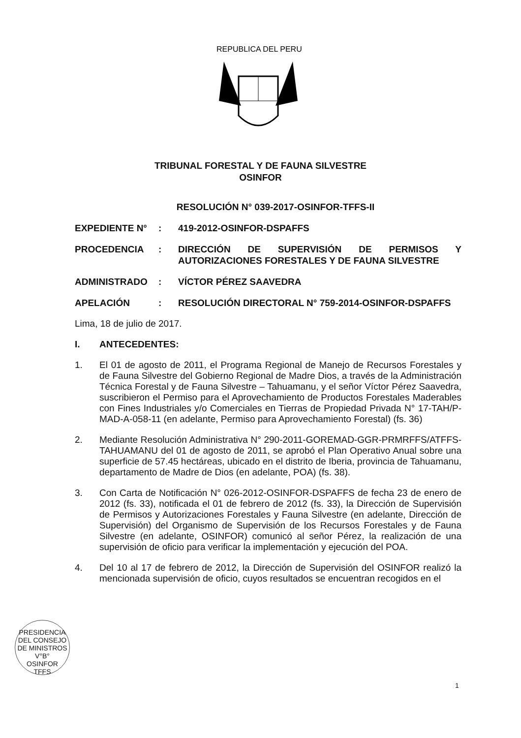REPUBLICA DEL PERU
TRIBUNAL FORESTAL Y DE FAUNA SILVESTRE
OSINFOR
RESOLUCIÓN N° 039-2017-OSINFOR-TFFS-II
EXPEDIENTE N° : 419-2012-OSINFOR-DSPAFFS
PROCEDENCIA : DIRECCIÓN DE SUPERVISIÓN DE PERMISOS Y AUTORIZACIONES FORESTALES Y DE FAUNA SILVESTRE
ADMINISTRADO : VÍCTOR PÉREZ SAAVEDRA
APELACIÓN : RESOLUCIÓN DIRECTORAL N° 759-2014-OSINFOR-DSPAFFS
Lima, 18 de julio de 2017.
I. ANTECEDENTES:
1. El 01 de agosto de 2011, el Programa Regional de Manejo de Recursos Forestales y de Fauna Silvestre del Gobierno Regional de Madre Dios, a través de la Administración Técnica Forestal y de Fauna Silvestre – Tahuamanu, y el señor Víctor Pérez Saavedra, suscribieron el Permiso para el Aprovechamiento de Productos Forestales Maderables con Fines Industriales y/o Comerciales en Tierras de Propiedad Privada N° 17-TAH/P-MAD-A-058-11 (en adelante, Permiso para Aprovechamiento Forestal) (fs. 36)
2. Mediante Resolución Administrativa N° 290-2011-GOREMAD-GGR-PRMRFFS/ATFFS-TAHUAMANU del 01 de agosto de 2011, se aprobó el Plan Operativo Anual sobre una superficie de 57.45 hectáreas, ubicado en el distrito de Iberia, provincia de Tahuamanu, departamento de Madre de Dios (en adelante, POA) (fs. 38).
3. Con Carta de Notificación N° 026-2012-OSINFOR-DSPAFFS de fecha 23 de enero de 2012 (fs. 33), notificada el 01 de febrero de 2012 (fs. 33), la Dirección de Supervisión de Permisos y Autorizaciones Forestales y Fauna Silvestre (en adelante, Dirección de Supervisión) del Organismo de Supervisión de los Recursos Forestales y de Fauna Silvestre (en adelante, OSINFOR) comunicó al señor Pérez, la realización de una supervisión de oficio para verificar la implementación y ejecución del POA.
4. Del 10 al 17 de febrero de 2012, la Dirección de Supervisión del OSINFOR realizó la mencionada supervisión de oficio, cuyos resultados se encuentran recogidos en el
PRESIDENCIA DEL CONSEJO DE MINISTROS
V°B°
OSINFOR
TFFS
1